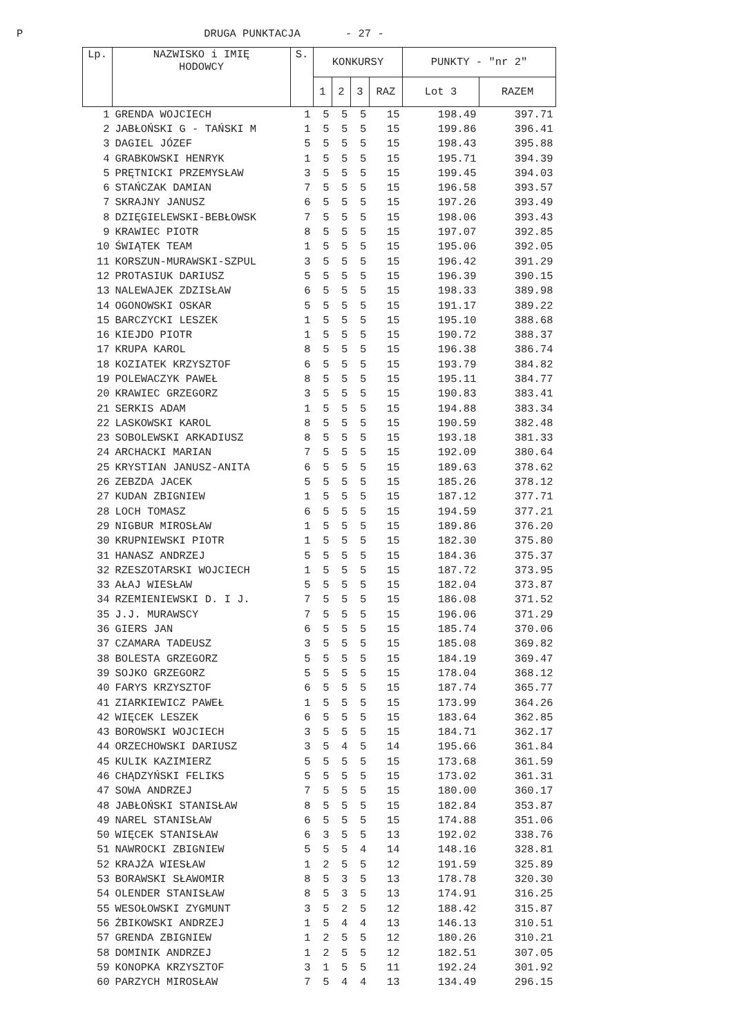P DRUGA PUNKTACJA - 27 -
| Lp. | NAZWISKO i IMIĘ HODOWCY | S. | KONKURSY | | | | PUNKTY - "nr 2" | |
| --- | --- | --- | --- | --- | --- | --- | --- | --- |
| | | | 1 | 2 | 3 | RAZ | Lot 3 | RAZEM |
| 1 | GRENDA WOJCIECH | 1 | 5 | 5 | 5 | 15 | 198.49 | 397.71 |
| 2 | JABŁOŃSKI G - TAŃSKI M | 1 | 5 | 5 | 5 | 15 | 199.86 | 396.41 |
| 3 | DAGIEL JÓZEF | 5 | 5 | 5 | 5 | 15 | 198.43 | 395.88 |
| 4 | GRABKOWSKI HENRYK | 1 | 5 | 5 | 5 | 15 | 195.71 | 394.39 |
| 5 | PRĘTNICKI PRZEMYSŁAW | 3 | 5 | 5 | 5 | 15 | 199.45 | 394.03 |
| 6 | STAŃCZAK DAMIAN | 7 | 5 | 5 | 5 | 15 | 196.58 | 393.57 |
| 7 | SKRAJNY JANUSZ | 6 | 5 | 5 | 5 | 15 | 197.26 | 393.49 |
| 8 | DZIĘGIELEWSKI-BEBŁOWSK | 7 | 5 | 5 | 5 | 15 | 198.06 | 393.43 |
| 9 | KRAWIEC PIOTR | 8 | 5 | 5 | 5 | 15 | 197.07 | 392.85 |
| 10 | ŚWIĄTEK TEAM | 1 | 5 | 5 | 5 | 15 | 195.06 | 392.05 |
| 11 | KORSZUN-MURAWSKI-SZPUL | 3 | 5 | 5 | 5 | 15 | 196.42 | 391.29 |
| 12 | PROTASIUK DARIUSZ | 5 | 5 | 5 | 5 | 15 | 196.39 | 390.15 |
| 13 | NALEWAJEK ZDZISŁAW | 6 | 5 | 5 | 5 | 15 | 198.33 | 389.98 |
| 14 | OGONOWSKI OSKAR | 5 | 5 | 5 | 5 | 15 | 191.17 | 389.22 |
| 15 | BARCZYCKI LESZEK | 1 | 5 | 5 | 5 | 15 | 195.10 | 388.68 |
| 16 | KIEJDO PIOTR | 1 | 5 | 5 | 5 | 15 | 190.72 | 388.37 |
| 17 | KRUPA KAROL | 8 | 5 | 5 | 5 | 15 | 196.38 | 386.74 |
| 18 | KOZIATEK KRZYSZTOF | 6 | 5 | 5 | 5 | 15 | 193.79 | 384.82 |
| 19 | POLEWACZYK PAWEŁ | 8 | 5 | 5 | 5 | 15 | 195.11 | 384.77 |
| 20 | KRAWIEC GRZEGORZ | 3 | 5 | 5 | 5 | 15 | 190.83 | 383.41 |
| 21 | SERKIS ADAM | 1 | 5 | 5 | 5 | 15 | 194.88 | 383.34 |
| 22 | LASKOWSKI KAROL | 8 | 5 | 5 | 5 | 15 | 190.59 | 382.48 |
| 23 | SOBOLEWSKI ARKADIUSZ | 8 | 5 | 5 | 5 | 15 | 193.18 | 381.33 |
| 24 | ARCHACKI MARIAN | 7 | 5 | 5 | 5 | 15 | 192.09 | 380.64 |
| 25 | KRYSTIAN JANUSZ-ANITA | 6 | 5 | 5 | 5 | 15 | 189.63 | 378.62 |
| 26 | ZEBZDA JACEK | 5 | 5 | 5 | 5 | 15 | 185.26 | 378.12 |
| 27 | KUDAN ZBIGNIEW | 1 | 5 | 5 | 5 | 15 | 187.12 | 377.71 |
| 28 | LOCH TOMASZ | 6 | 5 | 5 | 5 | 15 | 194.59 | 377.21 |
| 29 | NIGBUR MIROSŁAW | 1 | 5 | 5 | 5 | 15 | 189.86 | 376.20 |
| 30 | KRUPNIEWSKI PIOTR | 1 | 5 | 5 | 5 | 15 | 182.30 | 375.80 |
| 31 | HANASZ ANDRZEJ | 5 | 5 | 5 | 5 | 15 | 184.36 | 375.37 |
| 32 | RZESZOTARSKI WOJCIECH | 1 | 5 | 5 | 5 | 15 | 187.72 | 373.95 |
| 33 | AŁAJ WIESŁAW | 5 | 5 | 5 | 5 | 15 | 182.04 | 373.87 |
| 34 | RZEMIENIEWSKI D. I J. | 7 | 5 | 5 | 5 | 15 | 186.08 | 371.52 |
| 35 | J.J. MURAWSCY | 7 | 5 | 5 | 5 | 15 | 196.06 | 371.29 |
| 36 | GIERS JAN | 6 | 5 | 5 | 5 | 15 | 185.74 | 370.06 |
| 37 | CZAMARA TADEUSZ | 3 | 5 | 5 | 5 | 15 | 185.08 | 369.82 |
| 38 | BOLESTA GRZEGORZ | 5 | 5 | 5 | 5 | 15 | 184.19 | 369.47 |
| 39 | SOJKO GRZEGORZ | 5 | 5 | 5 | 5 | 15 | 178.04 | 368.12 |
| 40 | FARYS KRZYSZTOF | 6 | 5 | 5 | 5 | 15 | 187.74 | 365.77 |
| 41 | ZIARKIEWICZ PAWEŁ | 1 | 5 | 5 | 5 | 15 | 173.99 | 364.26 |
| 42 | WIĘCEK LESZEK | 6 | 5 | 5 | 5 | 15 | 183.64 | 362.85 |
| 43 | BOROWSKI WOJCIECH | 3 | 5 | 5 | 5 | 15 | 184.71 | 362.17 |
| 44 | ORZECHOWSKI DARIUSZ | 3 | 5 | 4 | 5 | 14 | 195.66 | 361.84 |
| 45 | KULIK KAZIMIERZ | 5 | 5 | 5 | 5 | 15 | 173.68 | 361.59 |
| 46 | CHĄDZYŃSKI FELIKS | 5 | 5 | 5 | 5 | 15 | 173.02 | 361.31 |
| 47 | SOWA ANDRZEJ | 7 | 5 | 5 | 5 | 15 | 180.00 | 360.17 |
| 48 | JABŁOŃSKI STANISŁAW | 8 | 5 | 5 | 5 | 15 | 182.84 | 353.87 |
| 49 | NAREL STANISŁAW | 6 | 5 | 5 | 5 | 15 | 174.88 | 351.06 |
| 50 | WIĘCEK STANISŁAW | 6 | 3 | 5 | 5 | 13 | 192.02 | 338.76 |
| 51 | NAWROCKI ZBIGNIEW | 5 | 5 | 5 | 4 | 14 | 148.16 | 328.81 |
| 52 | KRAJŻA WIESŁAW | 1 | 2 | 5 | 5 | 12 | 191.59 | 325.89 |
| 53 | BORAWSKI SŁAWOMIR | 8 | 5 | 3 | 5 | 13 | 178.78 | 320.30 |
| 54 | OLENDER STANISŁAW | 8 | 5 | 3 | 5 | 13 | 174.91 | 316.25 |
| 55 | WESOŁOWSKI ZYGMUNT | 3 | 5 | 2 | 5 | 12 | 188.42 | 315.87 |
| 56 | ŻBIKOWSKI ANDRZEJ | 1 | 5 | 4 | 4 | 13 | 146.13 | 310.51 |
| 57 | GRENDA ZBIGNIEW | 1 | 2 | 5 | 5 | 12 | 180.26 | 310.21 |
| 58 | DOMINIK ANDRZEJ | 1 | 2 | 5 | 5 | 12 | 182.51 | 307.05 |
| 59 | KONOPKA KRZYSZTOF | 3 | 1 | 5 | 5 | 11 | 192.24 | 301.92 |
| 60 | PARZYCH MIROSŁAW | 7 | 5 | 4 | 4 | 13 | 134.49 | 296.15 |